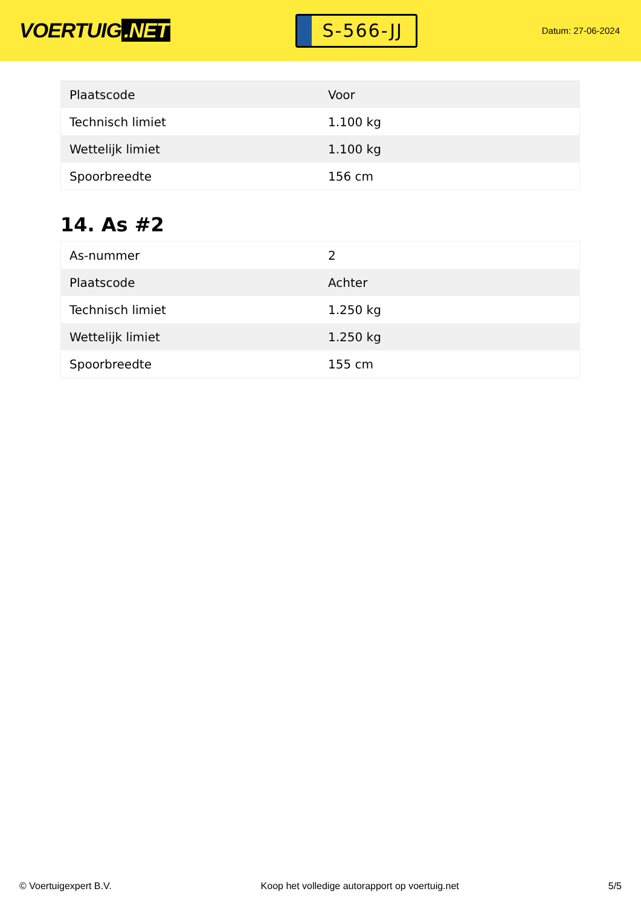VOERTUIG.NET
S-566-JJ
Datum: 27-06-2024
| Plaatscode | Voor |
| Technisch limiet | 1.100 kg |
| Wettelijk limiet | 1.100 kg |
| Spoorbreedte | 156 cm |
14. As #2
| As-nummer | 2 |
| Plaatscode | Achter |
| Technisch limiet | 1.250 kg |
| Wettelijk limiet | 1.250 kg |
| Spoorbreedte | 155 cm |
© Voertuigexpert B.V. Koop het volledige autorapport op voertuig.net 5/5